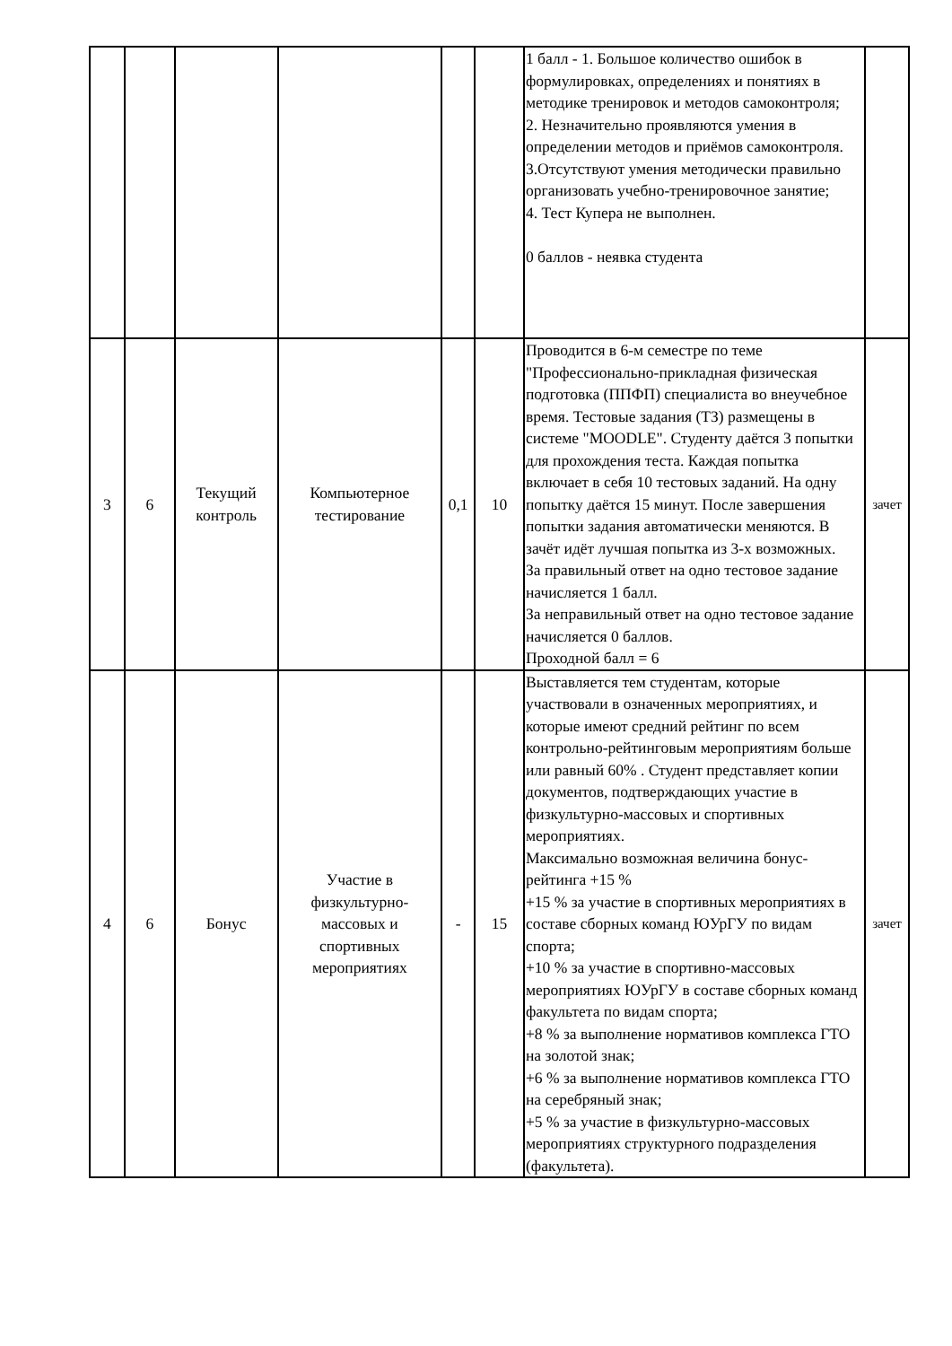| | | | | | | 1 балл - 1. Большое количество ошибок в формулировках, определениях и понятиях в методике тренировок и методов самоконтроля; 2. Незначительно проявляются умения в определении методов и приёмов самоконтроля. 3.Отсутствуют умения методически правильно организовать учебно-тренировочное занятие; 4. Тест Купера не выполнен. 0 баллов - неявка студента | |
| 3 | 6 | Текущий контроль | Компьютерное тестирование | 0,1 | 10 | Проводится в 6-м семестре по теме "Профессионально-прикладная физическая подготовка (ППФП) специалиста во внеучебное время. Тестовые задания (ТЗ) размещены в системе "MOODLE". Студенту даётся 3 попытки для прохождения теста. Каждая попытка включает в себя 10 тестовых заданий. На одну попытку даётся 15 минут. После завершения попытки задания автоматически меняются. В зачёт идёт лучшая попытка из 3-х возможных. За правильный ответ на одно тестовое задание начисляется 1 балл. За неправильный ответ на одно тестовое задание начисляется 0 баллов. Проходной балл = 6 | зачет |
| 4 | 6 | Бонус | Участие в физкультурно-массовых и спортивных мероприятиях | - | 15 | Выставляется тем студентам, которые участвовали в означенных мероприятиях, и которые имеют средний рейтинг по всем контрольно-рейтинговым мероприятиям больше или равный 60% . Студент представляет копии документов, подтверждающих участие в физкультурно-массовых и спортивных мероприятиях. Максимально возможная величина бонус- рейтинга +15 % +15 % за участие в спортивных мероприятиях в составе сборных команд ЮУрГУ по видам спорта; +10 % за участие в спортивно-массовых мероприятиях ЮУрГУ в составе сборных команд факультета по видам спорта; +8 % за выполнение нормативов комплекса ГТО на золотой знак; +6 % за выполнение нормативов комплекса ГТО на серебряный знак; +5 % за участие в физкультурно-массовых мероприятиях структурного подразделения (факультета). | зачет |